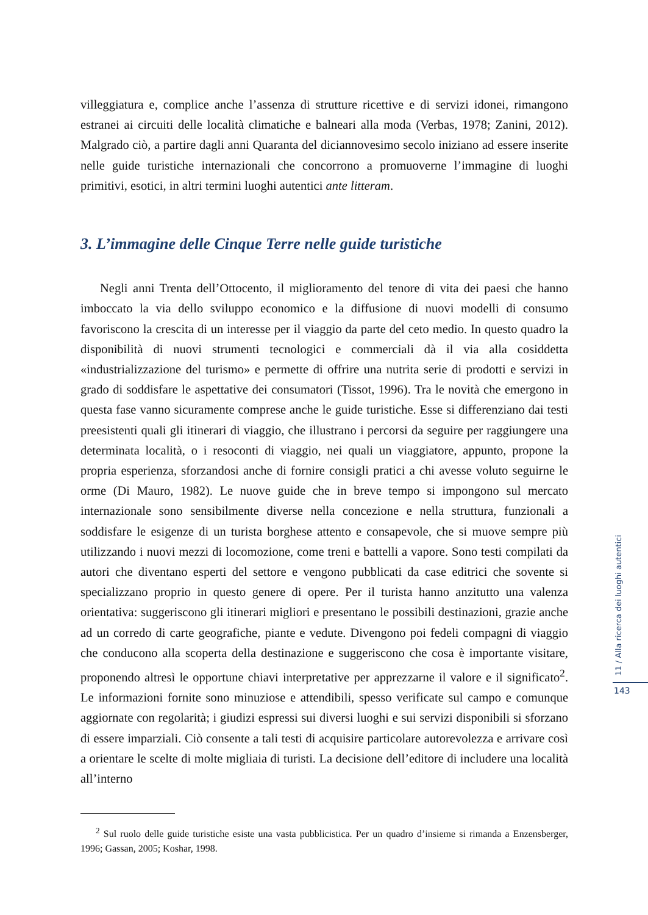villeggiatura e, complice anche l’assenza di strutture ricettive e di servizi idonei, rimangono estranei ai circuiti delle località climatiche e balneari alla moda (Verbas, 1978; Zanini, 2012). Malgrado ciò, a partire dagli anni Quaranta del diciannovesimo secolo iniziano ad essere inserite nelle guide turistiche internazionali che concorrono a promuoverne l’immagine di luoghi primitivi, esotici, in altri termini luoghi autentici ante litteram.
3. L’immagine delle Cinque Terre nelle guide turistiche
Negli anni Trenta dell’Ottocento, il miglioramento del tenore di vita dei paesi che hanno imboccato la via dello sviluppo economico e la diffusione di nuovi modelli di consumo favoriscono la crescita di un interesse per il viaggio da parte del ceto medio. In questo quadro la disponibilità di nuovi strumenti tecnologici e commerciali dà il via alla cosiddetta «industrializzazione del turismo» e permette di offrire una nutrita serie di prodotti e servizi in grado di soddisfare le aspettative dei consumatori (Tissot, 1996). Tra le novità che emergono in questa fase vanno sicuramente comprese anche le guide turistiche. Esse si differenziano dai testi preesistenti quali gli itinerari di viaggio, che illustrano i percorsi da seguire per raggiungere una determinata località, o i resoconti di viaggio, nei quali un viaggiatore, appunto, propone la propria esperienza, sforzandosi anche di fornire consigli pratici a chi avesse voluto seguirne le orme (Di Mauro, 1982). Le nuove guide che in breve tempo si impongono sul mercato internazionale sono sensibilmente diverse nella concezione e nella struttura, funzionali a soddisfare le esigenze di un turista borghese attento e consapevole, che si muove sempre più utilizzando i nuovi mezzi di locomozione, come treni e battelli a vapore. Sono testi compilati da autori che diventano esperti del settore e vengono pubblicati da case editrici che sovente si specializzano proprio in questo genere di opere. Per il turista hanno anzitutto una valenza orientativa: suggeriscono gli itinerari migliori e presentano le possibili destinazioni, grazie anche ad un corredo di carte geografiche, piante e vedute. Divengono poi fedeli compagni di viaggio che conducono alla scoperta della destinazione e suggeriscono che cosa è importante visitare, proponendo altresì le opportune chiavi interpretative per apprezzarne il valore e il significato<sup>2</sup>. Le informazioni fornite sono minuziose e attendibili, spesso verificate sul campo e comunque aggiornate con regolarità; i giudizi espressi sui diversi luoghi e sui servizi disponibili si sforzano di essere imparziali. Ciò consente a tali testi di acquisire particolare autorevolezza e arrivare così a orientare le scelte di molte migliaia di turisti. La decisione dell’editore di includere una località all’interno
<sup>2</sup> Sul ruolo delle guide turistiche esiste una vasta pubblicistica. Per un quadro d’insieme si rimanda a Enzensberger, 1996; Gassan, 2005; Koshar, 1998.
11 / Alla ricerca dei luoghi autentici
143